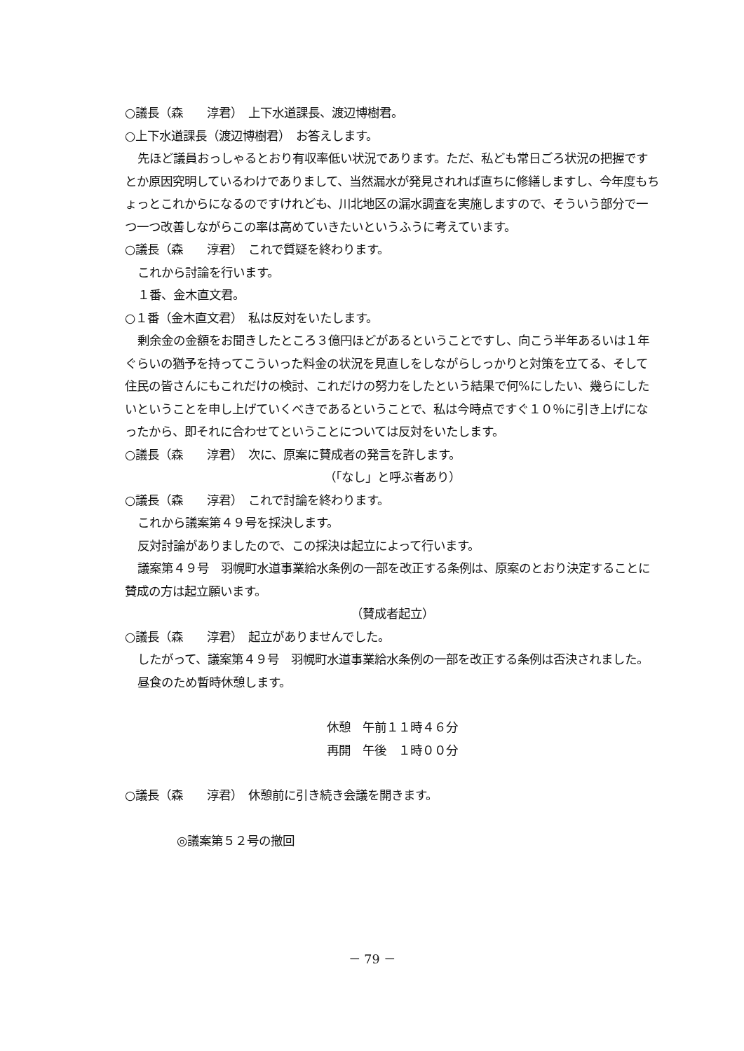○議長（森　　淳君）　上下水道課長、渡辺博樹君。
○上下水道課長（渡辺博樹君）　お答えします。
先ほど議員おっしゃるとおり有収率低い状況であります。ただ、私ども常日ごろ状況の把握ですとか原因究明しているわけでありまして、当然漏水が発見されれば直ちに修繕しますし、今年度もちょっとこれからになるのですけれども、川北地区の漏水調査を実施しますので、そういう部分で一つ一つ改善しながらこの率は高めていきたいというふうに考えています。
○議長（森　　淳君）　これで質疑を終わります。
これから討論を行います。
１番、金木直文君。
○１番（金木直文君）　私は反対をいたします。
剰余金の金額をお聞きしたところ３億円ほどがあるということですし、向こう半年あるいは１年ぐらいの猶予を持ってこういった料金の状況を見直しをしながらしっかりと対策を立てる、そして住民の皆さんにもこれだけの検討、これだけの努力をしたという結果で何%にしたい、幾らにしたいということを申し上げていくべきであるということで、私は今時点ですぐ１０％に引き上げになったから、即それに合わせてということについては反対をいたします。
○議長（森　　淳君）　次に、原案に賛成者の発言を許します。
（「なし」と呼ぶ者あり）
○議長（森　　淳君）　これで討論を終わります。
これから議案第４９号を採決します。
反対討論がありましたので、この採決は起立によって行います。
議案第４９号　羽幌町水道事業給水条例の一部を改正する条例は、原案のとおり決定することに賛成の方は起立願います。
（賛成者起立）
○議長（森　　淳君）　起立がありませんでした。
したがって、議案第４９号　羽幌町水道事業給水条例の一部を改正する条例は否決されました。
昼食のため暫時休憩します。
休憩　午前１１時４６分
再開　午後　１時００分
○議長（森　　淳君）　休憩前に引き続き会議を開きます。
◎議案第５２号の撤回
－ 79 －